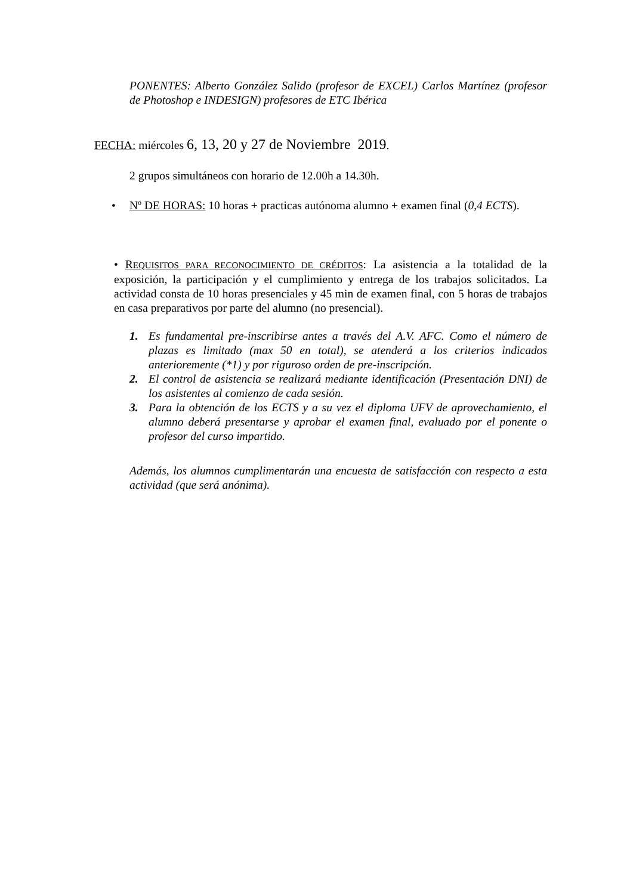PONENTES: Alberto González Salido (profesor de EXCEL) Carlos Martínez (profesor de Photoshop e INDESIGN) profesores de ETC Ibérica
FECHA: miércoles 6, 13, 20 y 27 de Noviembre 2019.
2 grupos simultáneos con horario de 12.00h a 14.30h.
• Nº DE HORAS: 10 horas + practicas autónoma alumno + examen final (0,4 ECTS).
• REQUISITOS PARA RECONOCIMIENTO DE CRÉDITOS: La asistencia a la totalidad de la exposición, la participación y el cumplimiento y entrega de los trabajos solicitados. La actividad consta de 10 horas presenciales y 45 min de examen final, con 5 horas de trabajos en casa preparativos por parte del alumno (no presencial).
1. Es fundamental pre-inscribirse antes a través del A.V. AFC. Como el número de plazas es limitado (max 50 en total), se atenderá a los criterios indicados anterioremente (*1) y por riguroso orden de pre-inscripción.
2. El control de asistencia se realizará mediante identificación (Presentación DNI) de los asistentes al comienzo de cada sesión.
3. Para la obtención de los ECTS y a su vez el diploma UFV de aprovechamiento, el alumno deberá presentarse y aprobar el examen final, evaluado por el ponente o profesor del curso impartido.
Además, los alumnos cumplimentarán una encuesta de satisfacción con respecto a esta actividad (que será anónima).